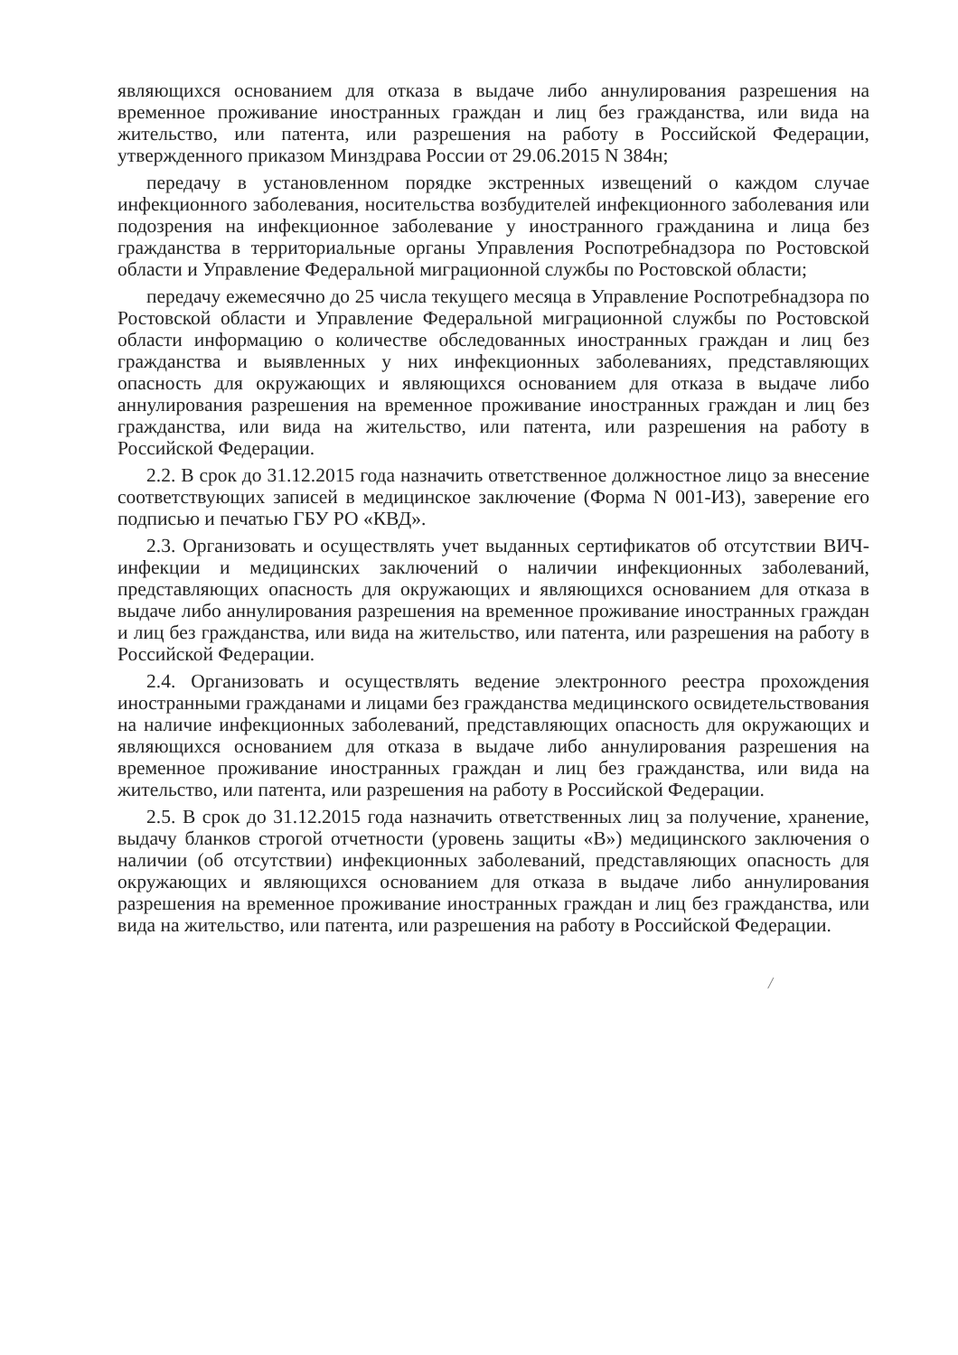являющихся основанием для отказа в выдаче либо аннулирования разрешения на временное проживание иностранных граждан и лиц без гражданства, или вида на жительство, или патента, или разрешения на работу в Российской Федерации, утвержденного приказом Минздрава России от 29.06.2015 N 384н;
передачу в установленном порядке экстренных извещений о каждом случае инфекционного заболевания, носительства возбудителей инфекционного заболевания или подозрения на инфекционное заболевание у иностранного гражданина и лица без гражданства в территориальные органы Управления Роспотребнадзора по Ростовской области и Управление Федеральной миграционной службы по Ростовской области;
передачу ежемесячно до 25 числа текущего месяца в Управление Роспотребнадзора по Ростовской области и Управление Федеральной миграционной службы по Ростовской области информацию о количестве обследованных иностранных граждан и лиц без гражданства и выявленных у них инфекционных заболеваниях, представляющих опасность для окружающих и являющихся основанием для отказа в выдаче либо аннулирования разрешения на временное проживание иностранных граждан и лиц без гражданства, или вида на жительство, или патента, или разрешения на работу в Российской Федерации.
2.2. В срок до 31.12.2015 года назначить ответственное должностное лицо за внесение соответствующих записей в медицинское заключение (Форма N 001-ИЗ), заверение его подписью и печатью ГБУ РО «КВД».
2.3. Организовать и осуществлять учет выданных сертификатов об отсутствии ВИЧ-инфекции и медицинских заключений о наличии инфекционных заболеваний, представляющих опасность для окружающих и являющихся основанием для отказа в выдаче либо аннулирования разрешения на временное проживание иностранных граждан и лиц без гражданства, или вида на жительство, или патента, или разрешения на работу в Российской Федерации.
2.4. Организовать и осуществлять ведение электронного реестра прохождения иностранными гражданами и лицами без гражданства медицинского освидетельствования на наличие инфекционных заболеваний, представляющих опасность для окружающих и являющихся основанием для отказа в выдаче либо аннулирования разрешения на временное проживание иностранных граждан и лиц без гражданства, или вида на жительство, или патента, или разрешения на работу в Российской Федерации.
2.5. В срок до 31.12.2015 года назначить ответственных лиц за получение, хранение, выдачу бланков строгой отчетности (уровень защиты «В») медицинского заключения о наличии (об отсутствии) инфекционных заболеваний, представляющих опасность для окружающих и являющихся основанием для отказа в выдаче либо аннулирования разрешения на временное проживание иностранных граждан и лиц без гражданства, или вида на жительство, или патента, или разрешения на работу в Российской Федерации.
/